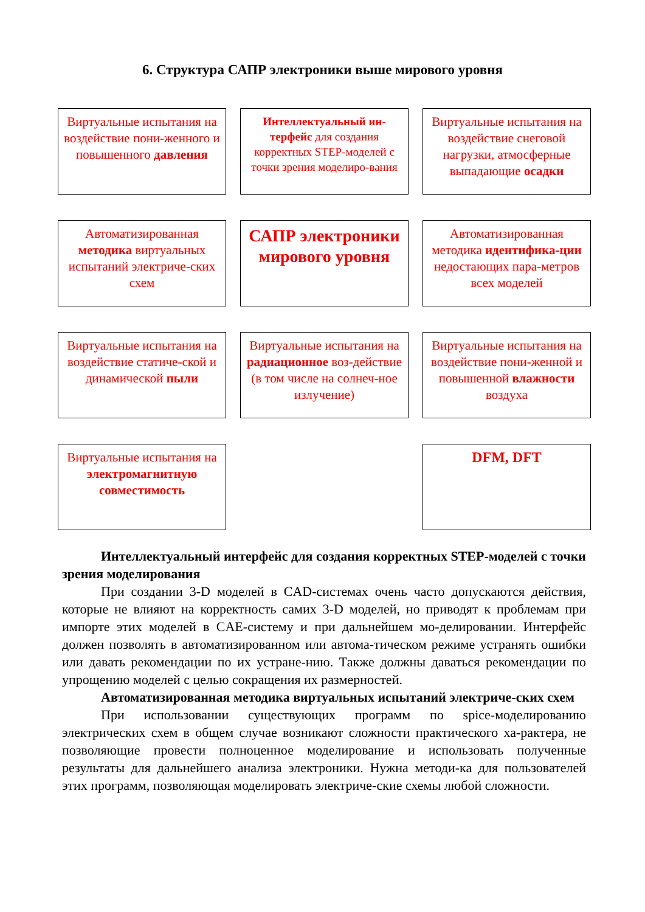6. Структура САПР электроники выше мирового уровня
Виртуальные испытания на воздействие пони-женного и повышенного давления
Интеллектуальный ин-терфейс для создания корректных STEP-моделей с точки зрения моделиро-вания
Виртуальные испытания на воздействие снеговой нагрузки, атмосферные выпадающие осадки
Автоматизированная методика виртуальных испытаний электриче-ских схем
САПР электроники мирового уровня
Автоматизированная методика идентифика-ции недостающих пара-метров всех моделей
Виртуальные испытания на воздействие статиче-ской и динамической пыли
Виртуальные испытания на радиационное воз-действие (в том числе на солнеч-ное излучение)
Виртуальные испытания на воздействие пони-женной и повышенной влажности воздуха
Виртуальные испытания на электромагнитную совместимость
DFM, DFT
Интеллектуальный интерфейс для создания корректных STEP-моделей с точки зрения моделирования
При создании 3-D моделей в CAD-системах очень часто допускаются действия, которые не влияют на корректность самих 3-D моделей, но приводят к проблемам при импорте этих моделей в CAE-систему и при дальнейшем мо-делировании. Интерфейс должен позволять в автоматизированном или автома-тическом режиме устранять ошибки или давать рекомендации по их устране-нию. Также должны даваться рекомендации по упрощению моделей с целью сокращения их размерностей.
Автоматизированная методика виртуальных испытаний электриче-ских схем
При использовании существующих программ по spice-моделированию электрических схем в общем случае возникают сложности практического ха-рактера, не позволяющие провести полноценное моделирование и использовать полученные результаты для дальнейшего анализа электроники. Нужна методи-ка для пользователей этих программ, позволяющая моделировать электриче-ские схемы любой сложности.